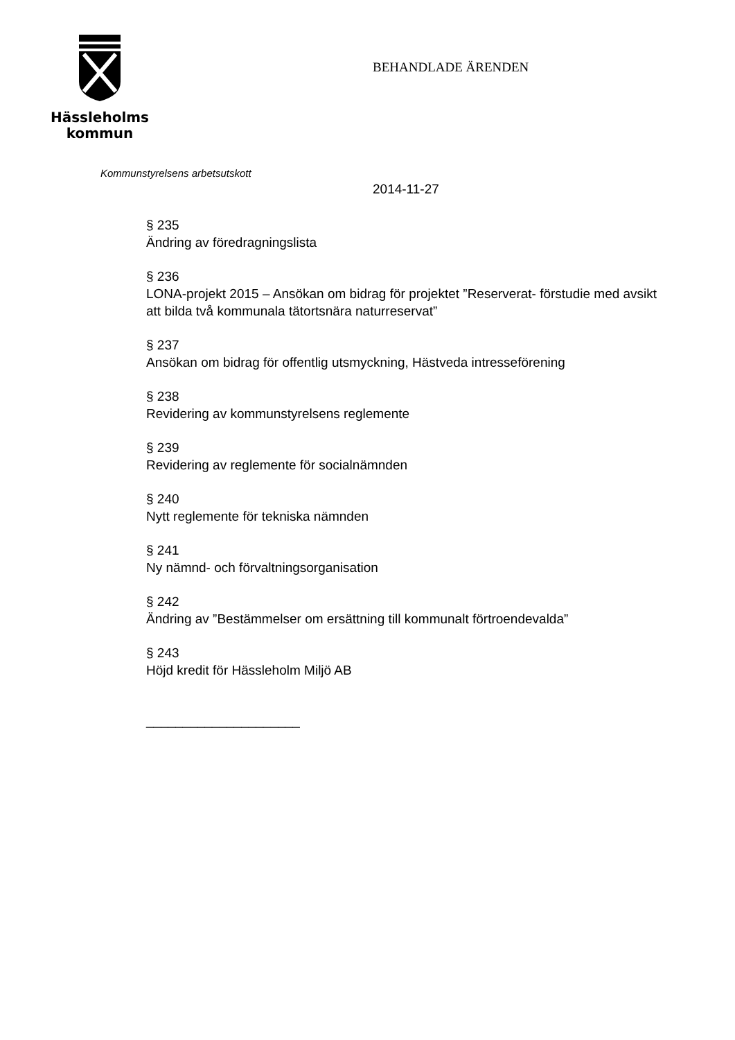Hässleholms
kommun
BEHANDLADE ÄRENDEN
Kommunstyrelsens arbetsutskott
2014-11-27
§ 235
Ändring av föredragningslista
§ 236
LONA-projekt 2015 – Ansökan om bidrag för projektet ”Reserverat- förstudie med avsikt att bilda två kommunala tätortsnära naturreservat”
§ 237
Ansökan om bidrag för offentlig utsmyckning, Hästveda intresseförening
§ 238
Revidering av kommunstyrelsens reglemente
§ 239
Revidering av reglemente för socialnämnden
§ 240
Nytt reglemente för tekniska nämnden
§ 241
Ny nämnd- och förvaltningsorganisation
§ 242
Ändring av ”Bestämmelser om ersättning till kommunalt förtroendevalda”
§ 243
Höjd kredit för Hässleholm Miljö AB
_____________________